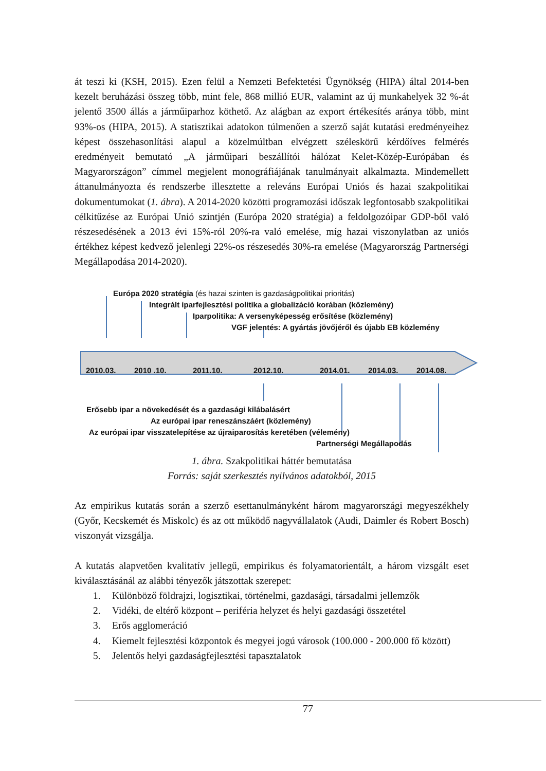át teszi ki (KSH, 2015). Ezen felül a Nemzeti Befektetési Ügynökség (HIPA) által 2014-ben kezelt beruházási összeg több, mint fele, 868 millió EUR, valamint az új munkahelyek 32 %-át jelentő 3500 állás a járműiparhoz köthető. Az alágban az export értékesítés aránya több, mint 93%-os (HIPA, 2015). A statisztikai adatokon túlmenően a szerző saját kutatási eredményeihez képest összehasonlítási alapul a közelmúltban elvégzett széleskörű kérdőíves felmérés eredményeit bemutató „A járműipari beszállítói hálózat Kelet-Közép-Európában és Magyarországon” címmel megjelent monográfiájának tanulmányait alkalmazta. Mindemellett áttanulmányozta és rendszerbe illesztette a releváns Európai Uniós és hazai szakpolitikai dokumentumokat (1. ábra). A 2014-2020 közötti programozási időszak legfontosabb szakpolitikai célkitűzése az Európai Unió szintjén (Európa 2020 stratégia) a feldolgozóipar GDP-ből való részesedésének a 2013 évi 15%-ról 20%-ra való emelése, míg hazai viszonylatban az uniós értékhez képest kedvező jelenlegi 22%-os részesedés 30%-ra emelése (Magyarország Partnerségi Megállapodása 2014-2020).
Európa 2020 stratégia (és hazai szinten is gazdaságpolitikai prioritás)
Integrált iparfejlesztési politika a globalizáció korában (közlemény)
Iparpolitika: A versenyképesség erősítése (közlemény)
VGF jelentés: A gyártás jövőjéről és újabb EB közlemény
2010.03. 2010 .10. 2011.10. 2012.10. 2014.01. 2014.03. 2014.08.
Erősebb ipar a növekedését és a gazdasági kilábalásért
Az európai ipar reneszánszáért (közlemény)
Az európai ipar visszatelepítése az újraiparosítás keretében (vélemény)
Partnerségi Megállapodás
1. ábra. Szakpolitikai háttér bemutatása
Forrás: saját szerkesztés nyilvános adatokból, 2015
Az empirikus kutatás során a szerző esettanulmányként három magyarországi megyeszékhely (Győr, Kecskemét és Miskolc) és az ott működő nagyvállalatok (Audi, Daimler és Robert Bosch) viszonyát vizsgálja.
A kutatás alapvetően kvalitatív jellegű, empirikus és folyamatorientált, a három vizsgált eset kiválasztásánál az alábbi tényezők játszottak szerepet:
1. Különböző földrajzi, logisztikai, történelmi, gazdasági, társadalmi jellemzők
2. Vidéki, de eltérő központ – periféria helyzet és helyi gazdasági összetétel
3. Erős agglomeráció
4. Kiemelt fejlesztési központok és megyei jogú városok (100.000 - 200.000 fő között)
5. Jelentős helyi gazdaságfejlesztési tapasztalatok
77